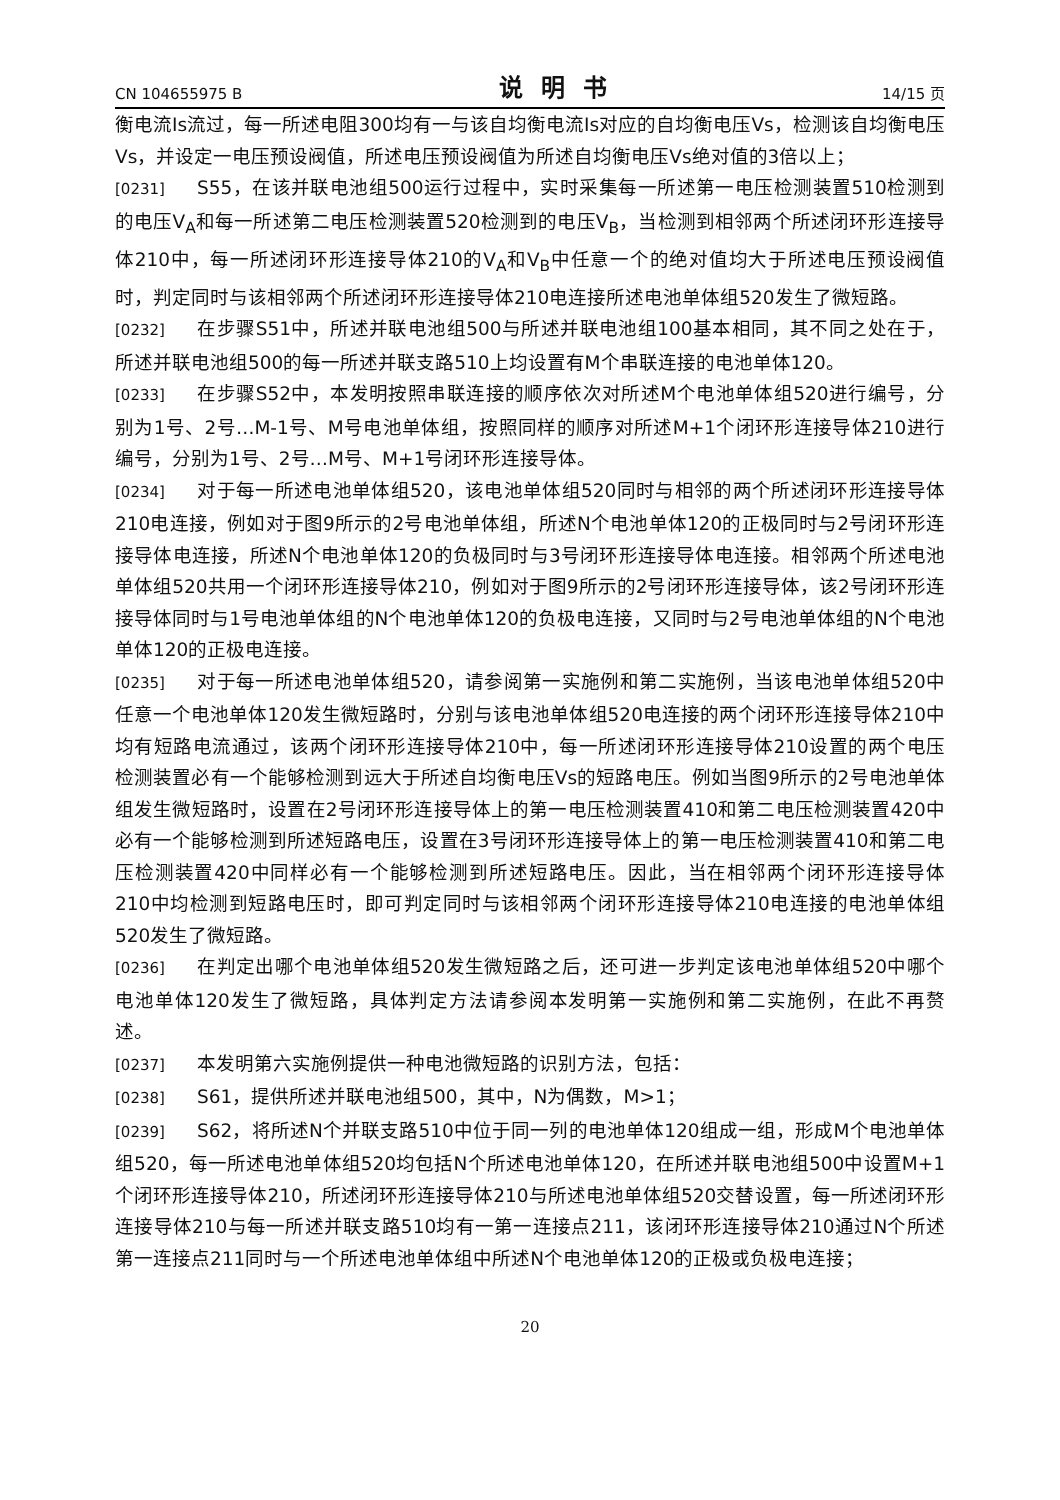CN 104655975 B 说明书 14/15 页
衡电流Is流过，每一所述电阻300均有一与该自均衡电流Is对应的自均衡电压Vs，检测该自均衡电压Vs，并设定一电压预设阀值，所述电压预设阀值为所述自均衡电压Vs绝对值的3倍以上；
[0231] S55，在该并联电池组500运行过程中，实时采集每一所述第一电压检测装置510检测到的电压V<sub>A</sub>和每一所述第二电压检测装置520检测到的电压V<sub>B</sub>，当检测到相邻两个所述闭环形连接导体210中，每一所述闭环形连接导体210的V<sub>A</sub>和V<sub>B</sub>中任意一个的绝对值均大于所述电压预设阀值时，判定同时与该相邻两个所述闭环形连接导体210电连接所述电池单体组520发生了微短路。
[0232] 在步骤S51中，所述并联电池组500与所述并联电池组100基本相同，其不同之处在于，所述并联电池组500的每一所述并联支路510上均设置有M个串联连接的电池单体120。
[0233] 在步骤S52中，本发明按照串联连接的顺序依次对所述M个电池单体组520进行编号，分别为1号、2号…M-1号、M号电池单体组，按照同样的顺序对所述M+1个闭环形连接导体210进行编号，分别为1号、2号…M号、M+1号闭环形连接导体。
[0234] 对于每一所述电池单体组520，该电池单体组520同时与相邻的两个所述闭环形连接导体210电连接，例如对于图9所示的2号电池单体组，所述N个电池单体120的正极同时与2号闭环形连接导体电连接，所述N个电池单体120的负极同时与3号闭环形连接导体电连接。相邻两个所述电池单体组520共用一个闭环形连接导体210，例如对于图9所示的2号闭环形连接导体，该2号闭环形连接导体同时与1号电池单体组的N个电池单体120的负极电连接，又同时与2号电池单体组的N个电池单体120的正极电连接。
[0235] 对于每一所述电池单体组520，请参阅第一实施例和第二实施例，当该电池单体组520中任意一个电池单体120发生微短路时，分别与该电池单体组520电连接的两个闭环形连接导体210中均有短路电流通过，该两个闭环形连接导体210中，每一所述闭环形连接导体210设置的两个电压检测装置必有一个能够检测到远大于所述自均衡电压Vs的短路电压。例如当图9所示的2号电池单体组发生微短路时，设置在2号闭环形连接导体上的第一电压检测装置410和第二电压检测装置420中必有一个能够检测到所述短路电压，设置在3号闭环形连接导体上的第一电压检测装置410和第二电压检测装置420中同样必有一个能够检测到所述短路电压。因此，当在相邻两个闭环形连接导体210中均检测到短路电压时，即可判定同时与该相邻两个闭环形连接导体210电连接的电池单体组520发生了微短路。
[0236] 在判定出哪个电池单体组520发生微短路之后，还可进一步判定该电池单体组520中哪个电池单体120发生了微短路，具体判定方法请参阅本发明第一实施例和第二实施例，在此不再赘述。
[0237] 本发明第六实施例提供一种电池微短路的识别方法，包括：
[0238] S61，提供所述并联电池组500，其中，N为偶数，M>1；
[0239] S62，将所述N个并联支路510中位于同一列的电池单体120组成一组，形成M个电池单体组520，每一所述电池单体组520均包括N个所述电池单体120，在所述并联电池组500中设置M+1个闭环形连接导体210，所述闭环形连接导体210与所述电池单体组520交替设置，每一所述闭环形连接导体210与每一所述并联支路510均有一第一连接点211，该闭环形连接导体210通过N个所述第一连接点211同时与一个所述电池单体组中所述N个电池单体120的正极或负极电连接；
20